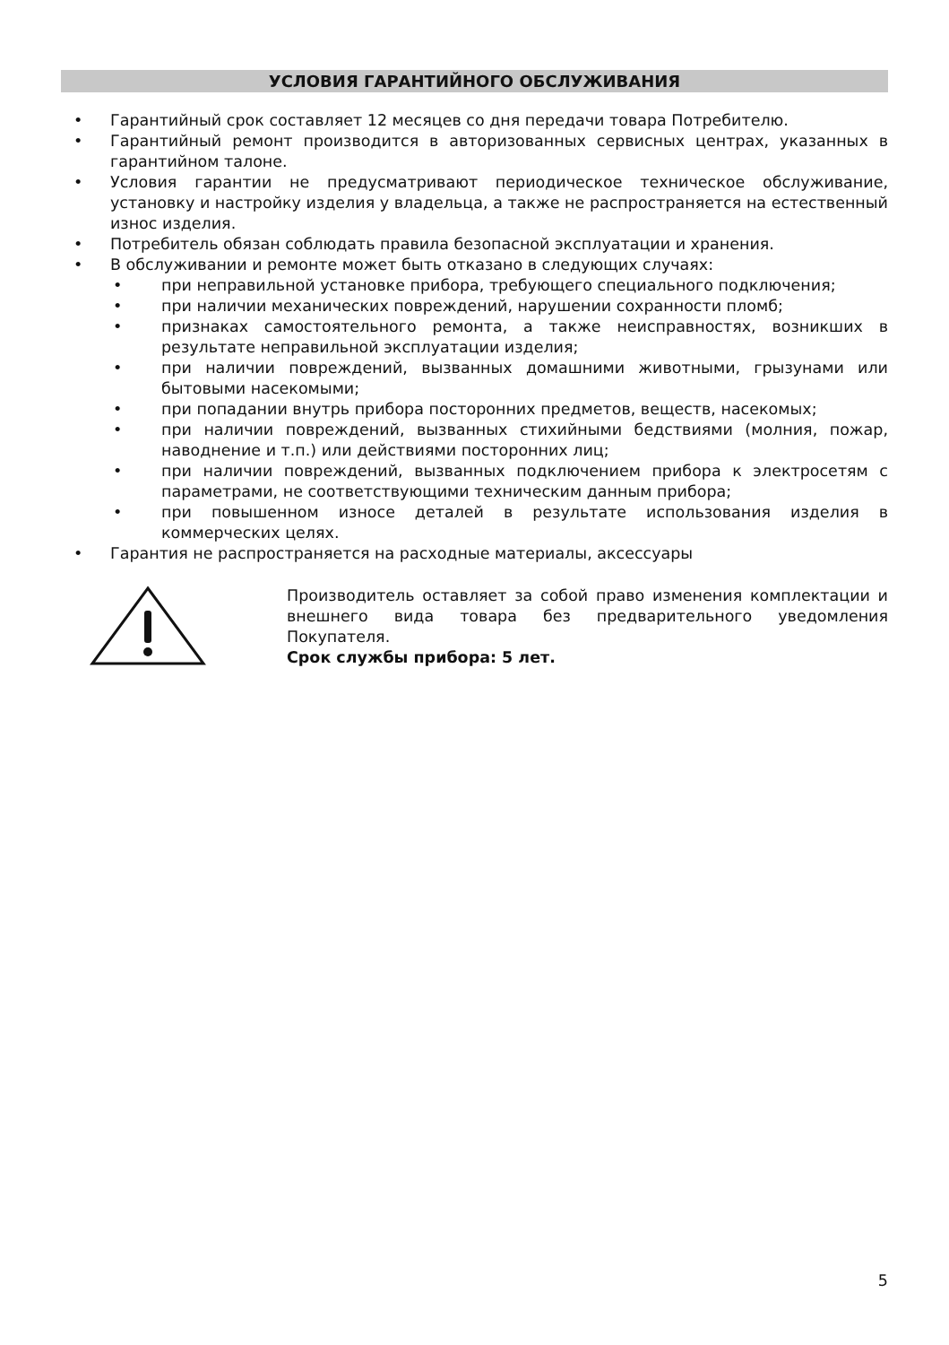УСЛОВИЯ ГАРАНТИЙНОГО ОБСЛУЖИВАНИЯ
• Гарантийный срок составляет 12 месяцев со дня передачи товара Потребителю.
• Гарантийный ремонт производится в авторизованных сервисных центрах, указанных в гарантийном талоне.
• Условия гарантии не предусматривают периодическое техническое обслуживание, установку и настройку изделия у владельца, а также не распространяется на естественный износ изделия.
• Потребитель обязан соблюдать правила безопасной эксплуатации и хранения.
• В обслуживании и ремонте может быть отказано в следующих случаях:
• при неправильной установке прибора, требующего специального подключения;
• при наличии механических повреждений, нарушении сохранности пломб;
• признаках самостоятельного ремонта, а также неисправностях, возникших в результате неправильной эксплуатации изделия;
• при наличии повреждений, вызванных домашними животными, грызунами или бытовыми насекомыми;
• при попадании внутрь прибора посторонних предметов, веществ, насекомых;
• при наличии повреждений, вызванных стихийными бедствиями (молния, пожар, наводнение и т.п.) или действиями посторонних лиц;
• при наличии повреждений, вызванных подключением прибора к электросетям с параметрами, не соответствующими техническим данным прибора;
• при повышенном износе деталей в результате использования изделия в коммерческих целях.
• Гарантия не распространяется на расходные материалы, аксессуары
Производитель оставляет за собой право изменения комплектации и внешнего вида товара без предварительного уведомления Покупателя.
Срок службы прибора: 5 лет.
5